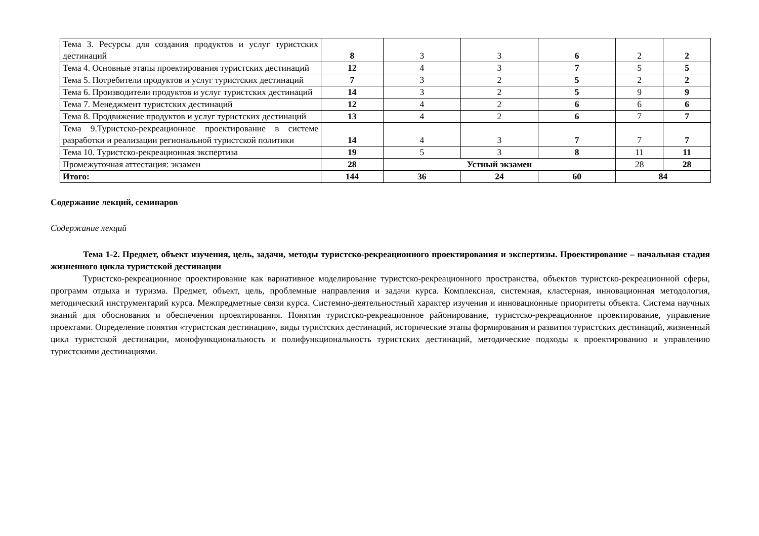| Тема 3. Ресурсы для создания продуктов и услуг туристских дестинаций | 8 | 3 | 3 | 6 | 2 | 2 |
| Тема 4. Основные этапы проектирования туристских дестинаций | 12 | 4 | 3 | 7 | 5 | 5 |
| Тема 5. Потребители продуктов и услуг туристских дестинаций | 7 | 3 | 2 | 5 | 2 | 2 |
| Тема 6. Производители продуктов и услуг туристских дестинаций | 14 | 3 | 2 | 5 | 9 | 9 |
| Тема 7. Менеджмент туристских дестинаций | 12 | 4 | 2 | 6 | 6 | 6 |
| Тема 8. Продвижение продуктов и услуг туристских дестинаций | 13 | 4 | 2 | 6 | 7 | 7 |
| Тема 9.Туристско-рекреационное проектирование в системе разработки и реализации региональной туристской политики | 14 | 4 | 3 | 7 | 7 | 7 |
| Тема 10. Туристско-рекреационная экспертиза | 19 | 5 | 3 | 8 | 11 | 11 |
| Промежуточная аттестация: экзамен | 28 | Устный экзамен | | | 28 | 28 |
| Итого: | 144 | 36 | 24 | 60 | 84 | |
Содержание лекций, семинаров
Содержание лекций
Тема 1-2. Предмет, объект изучения, цель, задачи, методы туристско-рекреационного проектирования и экспертизы. Проектирование – начальная стадия жизненного цикла туристской дестинации
Туристско-рекреационное проектирование как вариативное моделирование туристско-рекреационного пространства, объектов туристско-рекреационной сферы, программ отдыха и туризма. Предмет, объект, цель, проблемные направления и задачи курса. Комплексная, системная, кластерная, инновационная методология, методический инструментарий курса. Межпредметные связи курса. Системно-деятельностный характер изучения и инновационные приоритеты объекта. Система научных знаний для обоснования и обеспечения проектирования. Понятия туристско-рекреационное районирование, туристско-рекреационное проектирование, управление проектами. Определение понятия «туристская дестинация», виды туристских дестинаций, исторические этапы формирования и развития туристских дестинаций, жизненный цикл туристской дестинации, монофункциональность и полифункциональность туристских дестинаций, методические подходы к проектированию и управлению туристскими дестинациями.